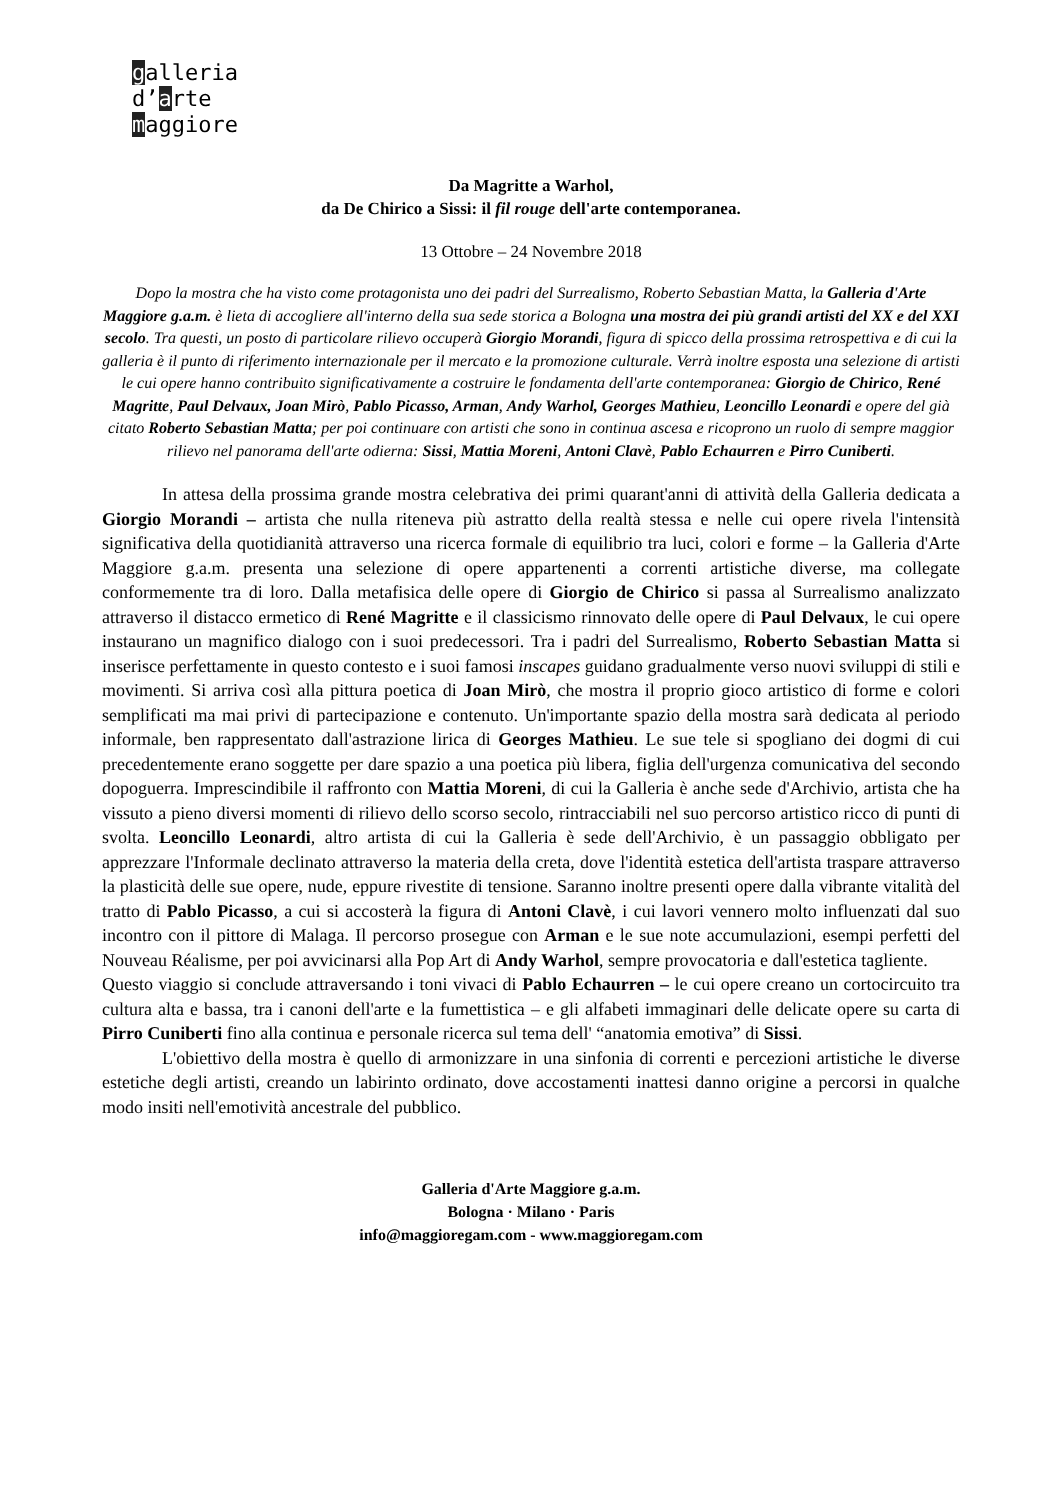galleria
d’arte
maggiore
Da Magritte a Warhol,
da De Chirico a Sissi: il fil rouge dell'arte contemporanea.
13 Ottobre – 24 Novembre 2018
Dopo la mostra che ha visto come protagonista uno dei padri del Surrealismo, Roberto Sebastian Matta, la Galleria d'Arte Maggiore g.a.m. è lieta di accogliere all'interno della sua sede storica a Bologna una mostra dei più grandi artisti del XX e del XXI secolo. Tra questi, un posto di particolare rilievo occuperà Giorgio Morandi, figura di spicco della prossima retrospettiva e di cui la galleria è il punto di riferimento internazionale per il mercato e la promozione culturale. Verrà inoltre esposta una selezione di artisti le cui opere hanno contribuito significativamente a costruire le fondamenta dell'arte contemporanea: Giorgio de Chirico, René Magritte, Paul Delvaux, Joan Mirò, Pablo Picasso, Arman, Andy Warhol, Georges Mathieu, Leoncillo Leonardi e opere del già citato Roberto Sebastian Matta; per poi continuare con artisti che sono in continua ascesa e ricoprono un ruolo di sempre maggior rilievo nel panorama dell'arte odierna: Sissi, Mattia Moreni, Antoni Clavè, Pablo Echaurren e Pirro Cuniberti.
In attesa della prossima grande mostra celebrativa dei primi quarant'anni di attività della Galleria dedicata a Giorgio Morandi – artista che nulla riteneva più astratto della realtà stessa e nelle cui opere rivela l'intensità significativa della quotidianità attraverso una ricerca formale di equilibrio tra luci, colori e forme – la Galleria d'Arte Maggiore g.a.m. presenta una selezione di opere appartenenti a correnti artistiche diverse, ma collegate conformemente tra di loro. Dalla metafisica delle opere di Giorgio de Chirico si passa al Surrealismo analizzato attraverso il distacco ermetico di René Magritte e il classicismo rinnovato delle opere di Paul Delvaux, le cui opere instaurano un magnifico dialogo con i suoi predecessori. Tra i padri del Surrealismo, Roberto Sebastian Matta si inserisce perfettamente in questo contesto e i suoi famosi inscapes guidano gradualmente verso nuovi sviluppi di stili e movimenti. Si arriva così alla pittura poetica di Joan Mirò, che mostra il proprio gioco artistico di forme e colori semplificati ma mai privi di partecipazione e contenuto. Un'importante spazio della mostra sarà dedicata al periodo informale, ben rappresentato dall'astrazione lirica di Georges Mathieu. Le sue tele si spogliano dei dogmi di cui precedentemente erano soggette per dare spazio a una poetica più libera, figlia dell'urgenza comunicativa del secondo dopoguerra. Imprescindibile il raffronto con Mattia Moreni, di cui la Galleria è anche sede d'Archivio, artista che ha vissuto a pieno diversi momenti di rilievo dello scorso secolo, rintracciabili nel suo percorso artistico ricco di punti di svolta. Leoncillo Leonardi, altro artista di cui la Galleria è sede dell'Archivio, è un passaggio obbligato per apprezzare l'Informale declinato attraverso la materia della creta, dove l'identità estetica dell'artista traspare attraverso la plasticità delle sue opere, nude, eppure rivestite di tensione. Saranno inoltre presenti opere dalla vibrante vitalità del tratto di Pablo Picasso, a cui si accosterà la figura di Antoni Clavè, i cui lavori vennero molto influenzati dal suo incontro con il pittore di Malaga. Il percorso prosegue con Arman e le sue note accumulazioni, esempi perfetti del Nouveau Réalisme, per poi avvicinarsi alla Pop Art di Andy Warhol, sempre provocatoria e dall'estetica tagliente.
Questo viaggio si conclude attraversando i toni vivaci di Pablo Echaurren – le cui opere creano un cortocircuito tra cultura alta e bassa, tra i canoni dell'arte e la fumettistica – e gli alfabeti immaginari delle delicate opere su carta di Pirro Cuniberti fino alla continua e personale ricerca sul tema dell' “anatomia emotiva” di Sissi.
L'obiettivo della mostra è quello di armonizzare in una sinfonia di correnti e percezioni artistiche le diverse estetiche degli artisti, creando un labirinto ordinato, dove accostamenti inattesi danno origine a percorsi in qualche modo insiti nell'emotività ancestrale del pubblico.
Galleria d'Arte Maggiore g.a.m.
Bologna · Milano · Paris
info@maggioregam.com - www.maggioregam.com